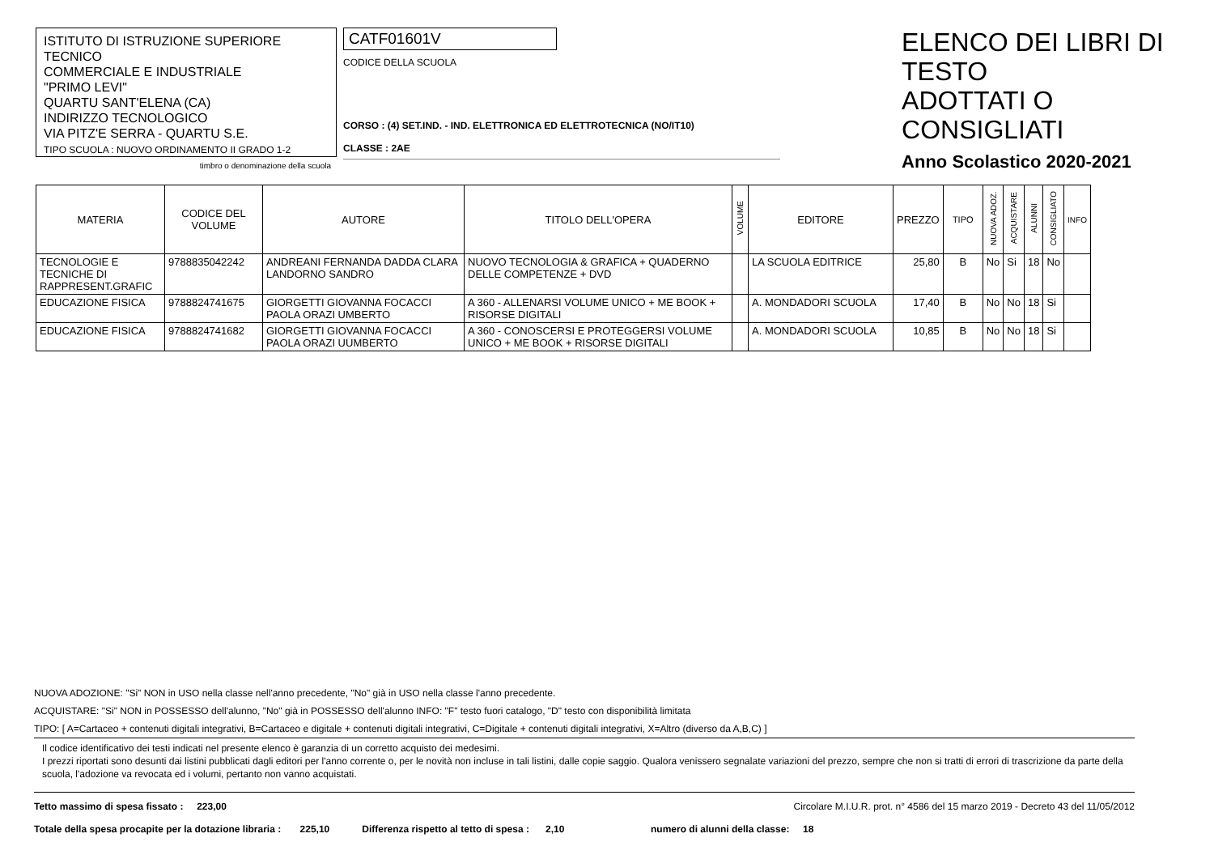ISTITUTO DI ISTRUZIONE SUPERIORE TECNICO
COMMERCIALE E INDUSTRIALE
"PRIMO LEVI"
QUARTU SANT'ELENA (CA)
INDIRIZZO TECNOLOGICO
VIA PITZ'E SERRA - QUARTU S.E.
TIPO SCUOLA : NUOVO ORDINAMENTO II GRADO 1-2
timbro o denominazione della scuola
CATF01601V
CODICE DELLA SCUOLA
CORSO : (4) SET.IND. - IND. ELETTRONICA ED ELETTROTECNICA (NO/IT10)
CLASSE : 2AE
ELENCO DEI LIBRI DI TESTO
ADOTTATI O CONSIGLIATI
Anno Scolastico 2020-2021
| MATERIA | CODICE DEL VOLUME | AUTORE | TITOLO DELL'OPERA | VOLUME | EDITORE | PREZZO | TIPO | NUOVA ADOZ. | ACQUISTARE | ALUNNI | CONSIGLIATO | INFO |
| --- | --- | --- | --- | --- | --- | --- | --- | --- | --- | --- | --- | --- |
| TECNOLOGIE E TECNICHE DI RAPPRESENT.GRAFIC | 9788835042242 | ANDREANI FERNANDA DADDA CLARA LANDORNO SANDRO | NUOVO TECNOLOGIA & GRAFICA + QUADERNO DELLE COMPETENZE + DVD | | LA SCUOLA EDITRICE | 25,80 | B | No | Si | 18 | No | |
| EDUCAZIONE FISICA | 9788824741675 | GIORGETTI GIOVANNA FOCACCI PAOLA ORAZI UMBERTO | A 360 - ALLENARSI VOLUME UNICO + ME BOOK + RISORSE DIGITALI | | A. MONDADORI SCUOLA | 17,40 | B | No | No | 18 | Si | |
| EDUCAZIONE FISICA | 9788824741682 | GIORGETTI GIOVANNA FOCACCI PAOLA ORAZI UUMBERTO | A 360 - CONOSCERSI E PROTEGGERSI VOLUME UNICO + ME BOOK + RISORSE DIGITALI | | A. MONDADORI SCUOLA | 10,85 | B | No | No | 18 | Si | |
NUOVA ADOZIONE: "Si" NON in USO nella classe nell'anno precedente, "No" già in USO nella classe l'anno precedente.
ACQUISTARE: "Si" NON in POSSESSO dell'alunno, "No" già in POSSESSO dell'alunno INFO: "F" testo fuori catalogo, "D" testo con disponibilità limitata
TIPO: [ A=Cartaceo + contenuti digitali integrativi, B=Cartaceo e digitale + contenuti digitali integrativi, C=Digitale + contenuti digitali integrativi, X=Altro (diverso da A,B,C) ]
Il codice identificativo dei testi indicati nel presente elenco è garanzia di un corretto acquisto dei medesimi.
I prezzi riportati sono desunti dai listini pubblicati dagli editori per l'anno corrente o, per le novità non incluse in tali listini, dalle copie saggio. Qualora venissero segnalate variazioni del prezzo, sempre che non si tratti di errori di trascrizione da parte della scuola, l'adozione va revocata ed i volumi, pertanto non vanno acquistati.
Tetto massimo di spesa fissato : 223,00 Circolare M.I.U.R. prot. n° 4586 del 15 marzo 2019 - Decreto 43 del 11/05/2012
Totale della spesa procapite per la dotazione libraria : 225,10 Differenza rispetto al tetto di spesa : 2,10 numero di alunni della classe: 18